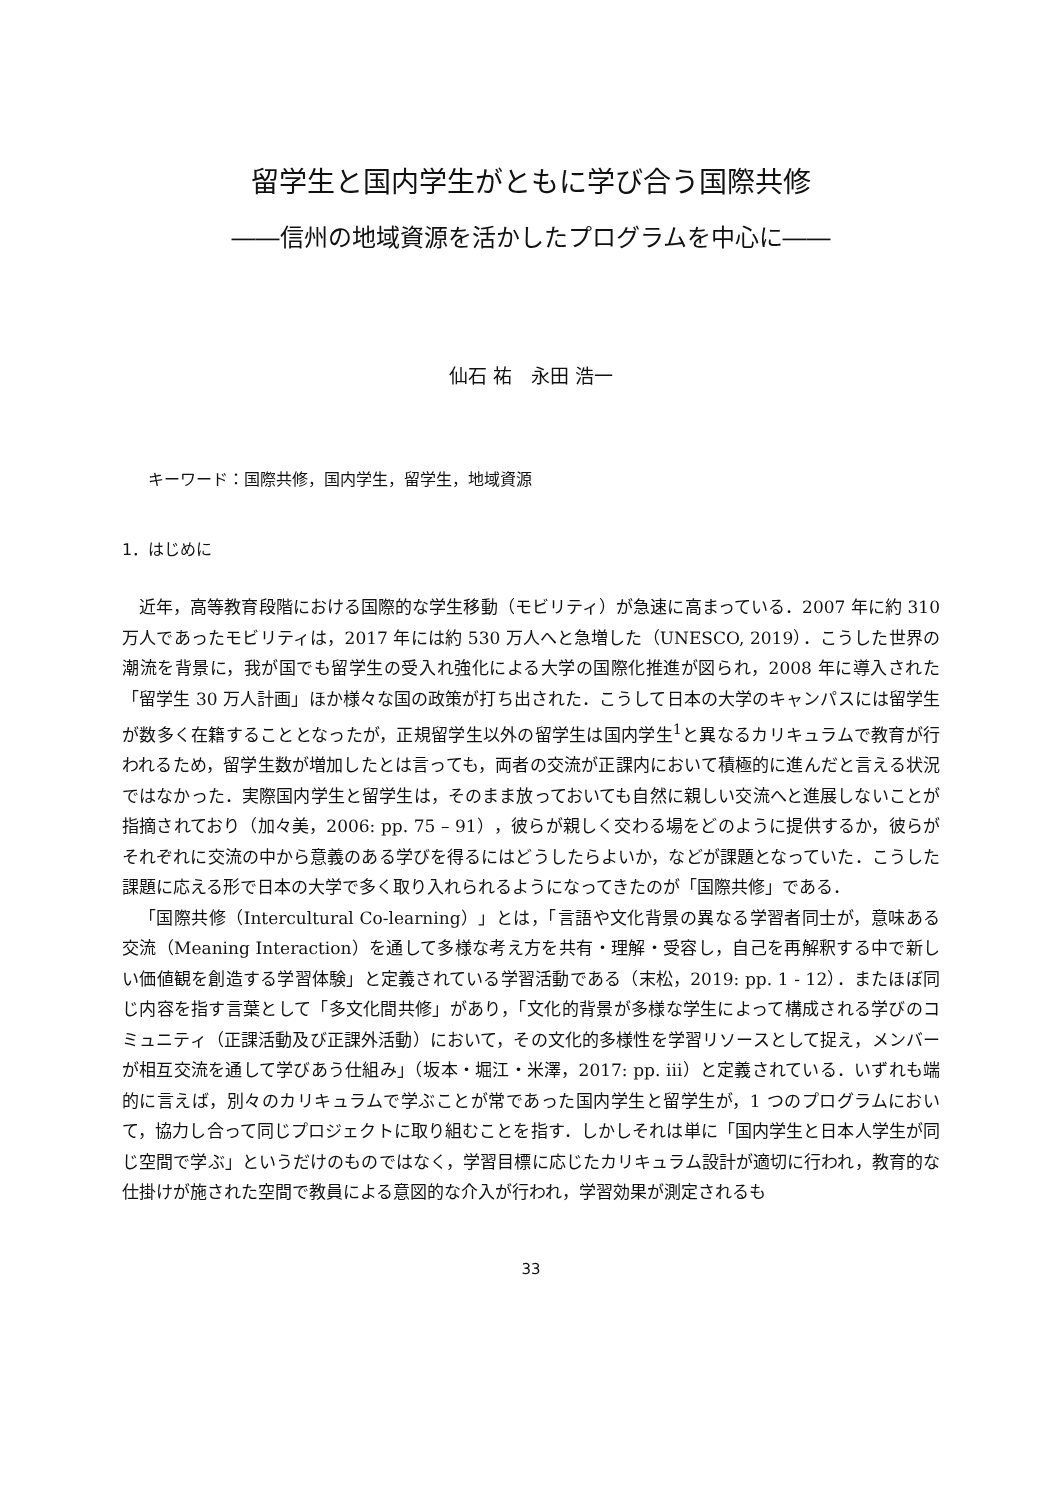留学生と国内学生がともに学び合う国際共修
――信州の地域資源を活かしたプログラムを中心に――
仙石 祐　永田 浩一
キーワード：国際共修，国内学生，留学生，地域資源
1．はじめに
近年，高等教育段階における国際的な学生移動（モビリティ）が急速に高まっている．2007 年に約 310 万人であったモビリティは，2017 年には約 530 万人へと急増した（UNESCO, 2019）．こうした世界の潮流を背景に，我が国でも留学生の受入れ強化による大学の国際化推進が図られ，2008 年に導入された「留学生 30 万人計画」ほか様々な国の政策が打ち出された．こうして日本の大学のキャンパスには留学生が数多く在籍することとなったが，正規留学生以外の留学生は国内学生<sup>1</sup>と異なるカリキュラムで教育が行われるため，留学生数が増加したとは言っても，両者の交流が正課内において積極的に進んだと言える状況ではなかった．実際国内学生と留学生は，そのまま放っておいても自然に親しい交流へと進展しないことが指摘されており（加々美，2006: pp. 75 – 91），彼らが親しく交わる場をどのように提供するか，彼らがそれぞれに交流の中から意義のある学びを得るにはどうしたらよいか，などが課題となっていた．こうした課題に応える形で日本の大学で多く取り入れられるようになってきたのが「国際共修」である．
「国際共修（Intercultural Co-learning）」とは，「言語や文化背景の異なる学習者同士が，意味ある交流（Meaning Interaction）を通して多様な考え方を共有・理解・受容し，自己を再解釈する中で新しい価値観を創造する学習体験」と定義されている学習活動である（末松，2019: pp. 1 - 12）．またほぼ同じ内容を指す言葉として「多文化間共修」があり，「文化的背景が多様な学生によって構成される学びのコミュニティ（正課活動及び正課外活動）において，その文化的多様性を学習リソースとして捉え，メンバーが相互交流を通して学びあう仕組み」（坂本・堀江・米澤，2017: pp. iii）と定義されている．いずれも端的に言えば，別々のカリキュラムで学ぶことが常であった国内学生と留学生が，1 つのプログラムにおいて，協力し合って同じプロジェクトに取り組むことを指す．しかしそれは単に「国内学生と日本人学生が同じ空間で学ぶ」というだけのものではなく，学習目標に応じたカリキュラム設計が適切に行われ，教育的な仕掛けが施された空間で教員による意図的な介入が行われ，学習効果が測定されるも
33